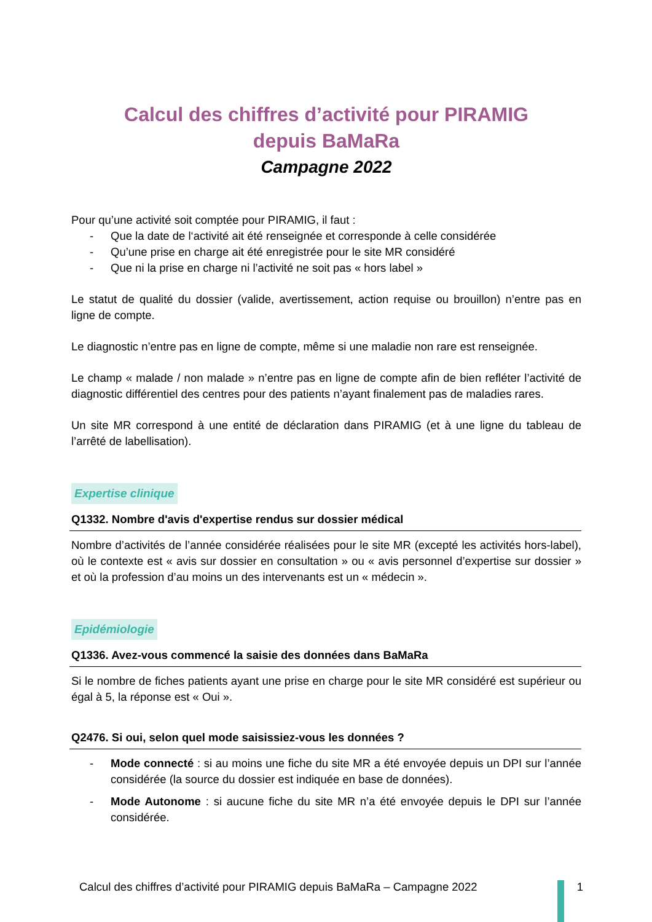Calcul des chiffres d’activité pour PIRAMIG
depuis BaMaRa
Campagne 2022
Pour qu’une activité soit comptée pour PIRAMIG, il faut :
- Que la date de l‘activité ait été renseignée et corresponde à celle considérée
- Qu’une prise en charge ait été enregistrée pour le site MR considéré
- Que ni la prise en charge ni l’activité ne soit pas « hors label »
Le statut de qualité du dossier (valide, avertissement, action requise ou brouillon) n’entre pas en ligne de compte.
Le diagnostic n’entre pas en ligne de compte, même si une maladie non rare est renseignée.
Le champ « malade / non malade » n’entre pas en ligne de compte afin de bien refléter l’activité de diagnostic différentiel des centres pour des patients n’ayant finalement pas de maladies rares.
Un site MR correspond à une entité de déclaration dans PIRAMIG (et à une ligne du tableau de l’arrêté de labellisation).
Expertise clinique
Q1332. Nombre d'avis d'expertise rendus sur dossier médical
Nombre d’activités de l’année considérée réalisées pour le site MR (excepté les activités hors-label), où le contexte est « avis sur dossier en consultation » ou « avis personnel d’expertise sur dossier » et où la profession d’au moins un des intervenants est un « médecin ».
Epidémiologie
Q1336. Avez-vous commencé la saisie des données dans BaMaRa
Si le nombre de fiches patients ayant une prise en charge pour le site MR considéré est supérieur ou égal à 5, la réponse est « Oui ».
Q2476. Si oui, selon quel mode saisissiez-vous les données ?
- Mode connecté : si au moins une fiche du site MR a été envoyée depuis un DPI sur l’année considérée (la source du dossier est indiquée en base de données).
- Mode Autonome : si aucune fiche du site MR n’a été envoyée depuis le DPI sur l’année considérée.
Calcul des chiffres d’activité pour PIRAMIG depuis BaMaRa – Campagne 2022 1